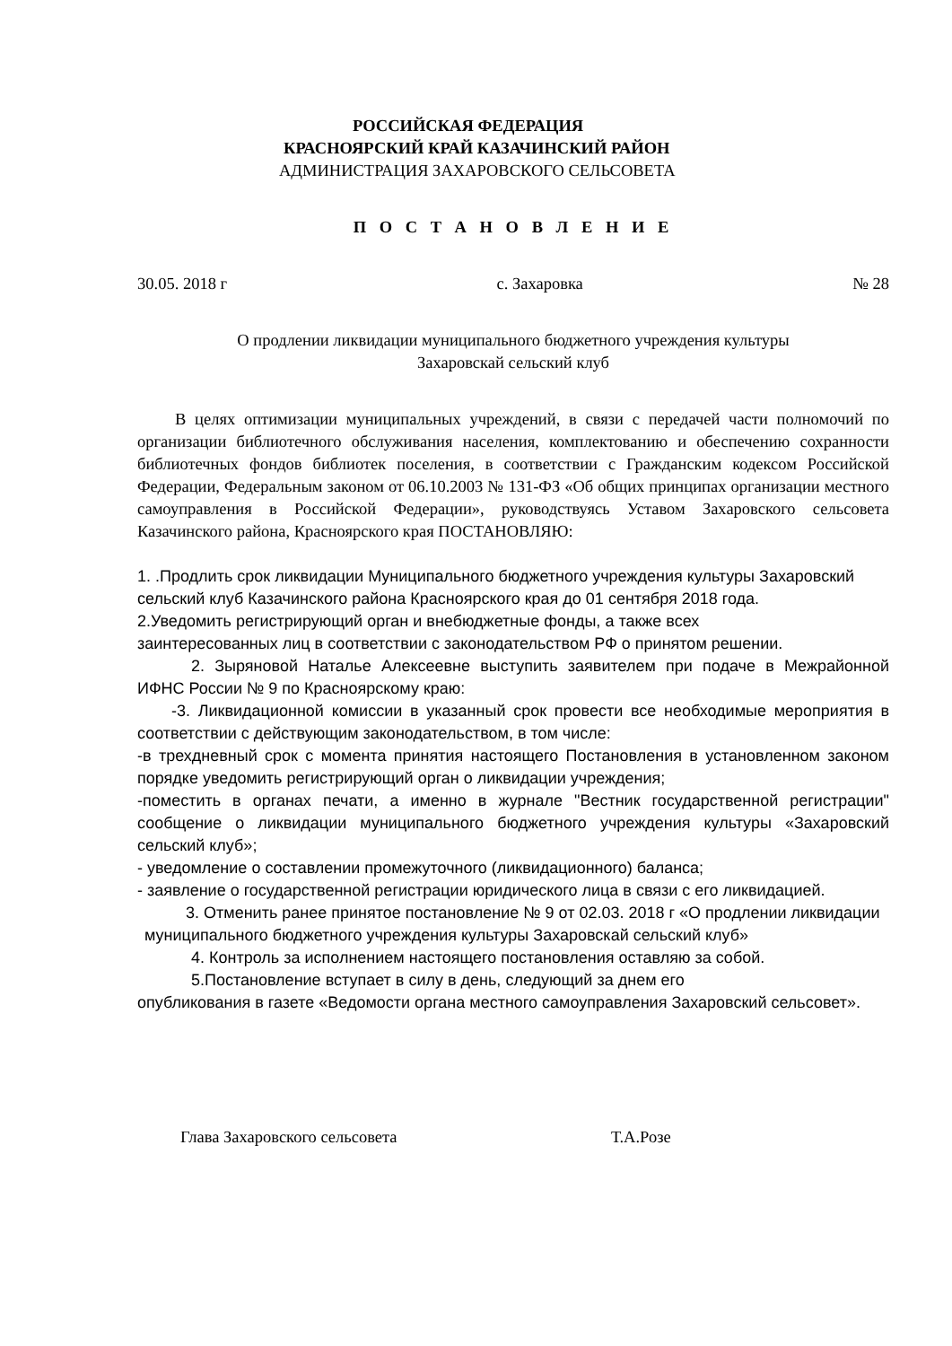РОССИЙСКАЯ ФЕДЕРАЦИЯ
КРАСНОЯРСКИЙ КРАЙ КАЗАЧИНСКИЙ РАЙОН
АДМИНИСТРАЦИЯ ЗАХАРОВСКОГО СЕЛЬСОВЕТА
П О С Т А Н О В Л Е Н И Е
30.05. 2018 г с. Захаровка № 28
О продлении ликвидации муниципального бюджетного учреждения культуры
Захаровскай сельский клуб
В целях оптимизации муниципальных учреждений, в связи с передачей части полномочий по организации библиотечного обслуживания населения, комплектованию и обеспечению сохранности библиотечных фондов библиотек поселения, в соответствии с Гражданским кодексом Российской Федерации, Федеральным законом от 06.10.2003 № 131-ФЗ «Об общих принципах организации местного самоуправления в Российской Федерации», руководствуясь Уставом Захаровского сельсовета Казачинского района, Красноярского края ПОСТАНОВЛЯЮ:
1. .Продлить срок ликвидации Муниципального бюджетного учреждения культуры Захаровский сельский клуб Казачинского района Красноярского края до 01 сентября 2018 года.
2.Уведомить регистрирующий орган и внебюджетные фонды, а также всех
заинтересованных лиц в соответствии с законодательством РФ о принятом решении.
2. Зыряновой Наталье Алексеевне выступить заявителем при подаче в Межрайонной ИФНС России № 9 по Красноярскому краю:
-3. Ликвидационной комиссии в указанный срок провести все необходимые мероприятия в соответствии с действующим законодательством, в том числе:
-в трехдневный срок с момента принятия настоящего Постановления в установленном законом порядке уведомить регистрирующий орган о ликвидации учреждения;
-поместить в органах печати, а именно в журнале "Вестник государственной регистрации" сообщение о ликвидации муниципального бюджетного учреждения культуры «Захаровский сельский клуб»;
- уведомление о составлении промежуточного (ликвидационного) баланса;
- заявление о государственной регистрации юридического лица в связи с его ликвидацией.
3. Отменить ранее принятое постановление № 9 от 02.03. 2018 г «О продлении ликвидации муниципального бюджетного учреждения культуры Захаровскай сельский клуб»
4. Контроль за исполнением настоящего постановления оставляю за собой.
5.Постановление вступает в силу в день, следующий за днем его
опубликования в газете «Ведомости органа местного самоуправления Захаровский сельсовет».
Глава Захаровского сельсовета Т.А.Розе